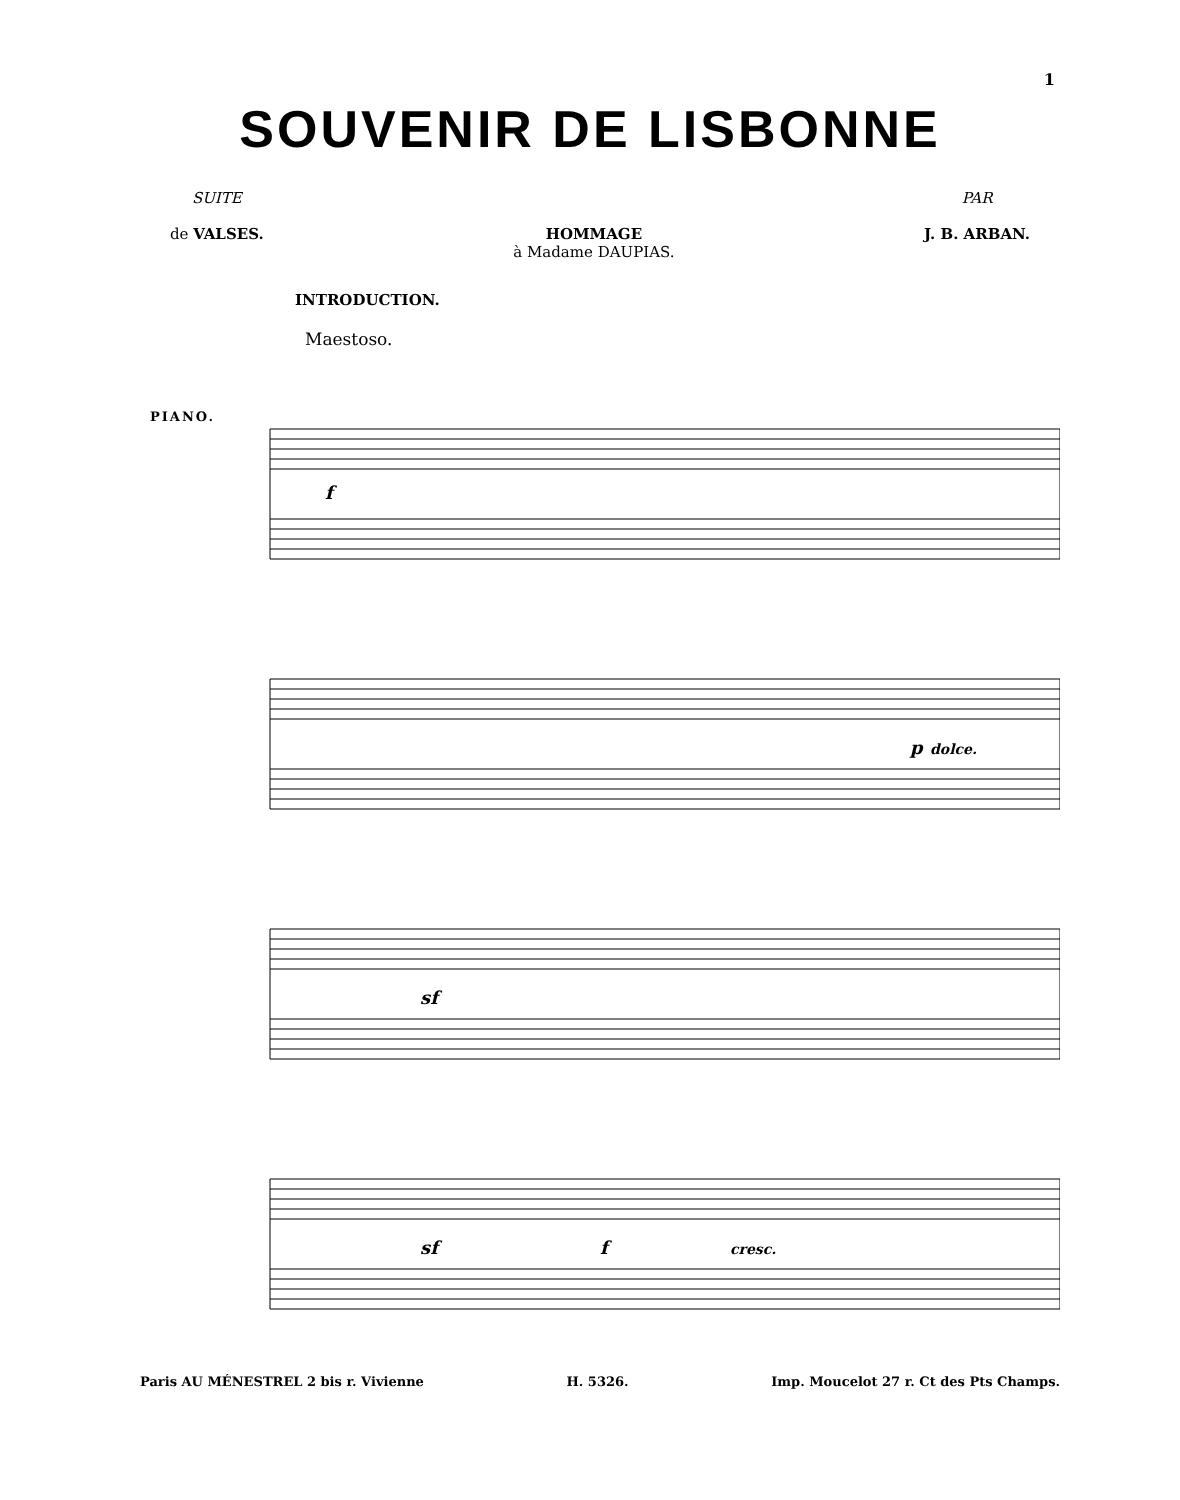1
SOUVENIR DE LISBONNE
SUITE
de VALSES.
HOMMAGE
à Madame DAUPIAS.
PAR
J. B. ARBAN.
INTRODUCTION.
Maestoso.
PIANO.
f
p
dolce.
sf
sf
f
cresc.
Paris AU MÉNESTREL 2 bis r. Vivienne H. 5326. Imp. Moucelot 27 r. Ct des Pts Champs.